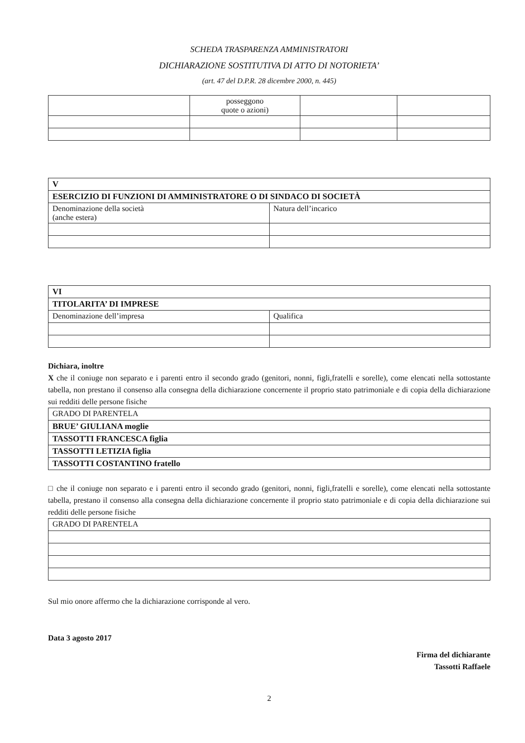SCHEDA TRASPARENZA AMMINISTRATORI
DICHIARAZIONE SOSTITUTIVA DI ATTO DI NOTORIETA’
(art. 47 del D.P.R. 28 dicembre 2000, n. 445)
| | posseggono quote o azioni) | | |
| V | |
| ESERCIZIO DI FUNZIONI DI AMMINISTRATORE O DI SINDACO DI SOCIETÀ | |
| Denominazione della società (anche estera) | Natura dell’incarico |
| VI | |
| TITOLARITA’ DI IMPRESE | |
| Denominazione dell’impresa | Qualifica |
Dichiara, inoltre
X che il coniuge non separato e i parenti entro il secondo grado (genitori, nonni, figli,fratelli e sorelle), come elencati nella sottostante tabella, non prestano il consenso alla consegna della dichiarazione concernente il proprio stato patrimoniale e di copia della dichiarazione sui redditi delle persone fisiche
| GRADO DI PARENTELA |
| BRUE’ GIULIANA moglie |
| TASSOTTI FRANCESCA figlia |
| TASSOTTI LETIZIA figlia |
| TASSOTTI COSTANTINO fratello |
□ che il coniuge non separato e i parenti entro il secondo grado (genitori, nonni, figli,fratelli e sorelle), come elencati nella sottostante tabella, prestano il consenso alla consegna della dichiarazione concernente il proprio stato patrimoniale e di copia della dichiarazione sui redditi delle persone fisiche
| GRADO DI PARENTELA |
Sul mio onore affermo che la dichiarazione corrisponde al vero.
Data 3 agosto 2017
Firma del dichiarante
Tassotti Raffaele
2